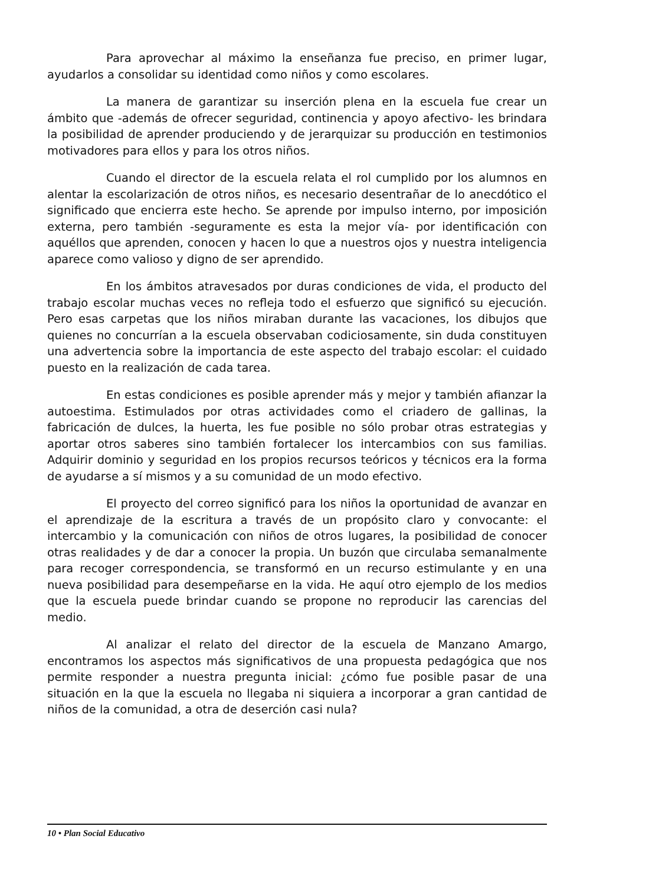Para aprovechar al máximo la enseñanza fue preciso, en primer lugar, ayudarlos a consolidar su identidad como niños y como escolares.
La manera de garantizar su inserción plena en la escuela fue crear un ámbito que -además de ofrecer seguridad, continencia y apoyo afectivo- les brindara la posibilidad de aprender produciendo y de jerarquizar su producción en testimonios motivadores para ellos y para los otros niños.
Cuando el director de la escuela relata el rol cumplido por los alumnos en alentar la escolarización de otros niños, es necesario desentrañar de lo anecdótico el significado que encierra este hecho. Se aprende por impulso interno, por imposición externa, pero también -seguramente es esta la mejor vía- por identificación con aquéllos que aprenden, conocen y hacen lo que a nuestros ojos y nuestra inteligencia aparece como valioso y digno de ser aprendido.
En los ámbitos atravesados por duras condiciones de vida, el producto del trabajo escolar muchas veces no refleja todo el esfuerzo que significó su ejecución. Pero esas carpetas que los niños miraban durante las vacaciones, los dibujos que quienes no concurrían a la escuela observaban codiciosamente, sin duda constituyen una advertencia sobre la importancia de este aspecto del trabajo escolar: el cuidado puesto en la realización de cada tarea.
En estas condiciones es posible aprender más y mejor y también afianzar la autoestima. Estimulados por otras actividades como el criadero de gallinas, la fabricación de dulces, la huerta, les fue posible no sólo probar otras estrategias y aportar otros saberes sino también fortalecer los intercambios con sus familias. Adquirir dominio y seguridad en los propios recursos teóricos y técnicos era la forma de ayudarse a sí mismos y a su comunidad de un modo efectivo.
El proyecto del correo significó para los niños la oportunidad de avanzar en el aprendizaje de la escritura a través de un propósito claro y convocante: el intercambio y la comunicación con niños de otros lugares, la posibilidad de conocer otras realidades y de dar a conocer la propia. Un buzón que circulaba semanalmente para recoger correspondencia, se transformó en un recurso estimulante y en una nueva posibilidad para desempeñarse en la vida. He aquí otro ejemplo de los medios que la escuela puede brindar cuando se propone no reproducir las carencias del medio.
Al analizar el relato del director de la escuela de Manzano Amargo, encontramos los aspectos más significativos de una propuesta pedagógica que nos permite responder a nuestra pregunta inicial: ¿cómo fue posible pasar de una situación en la que la escuela no llegaba ni siquiera a incorporar a gran cantidad de niños de la comunidad, a otra de deserción casi nula?
10 • Plan Social Educativo